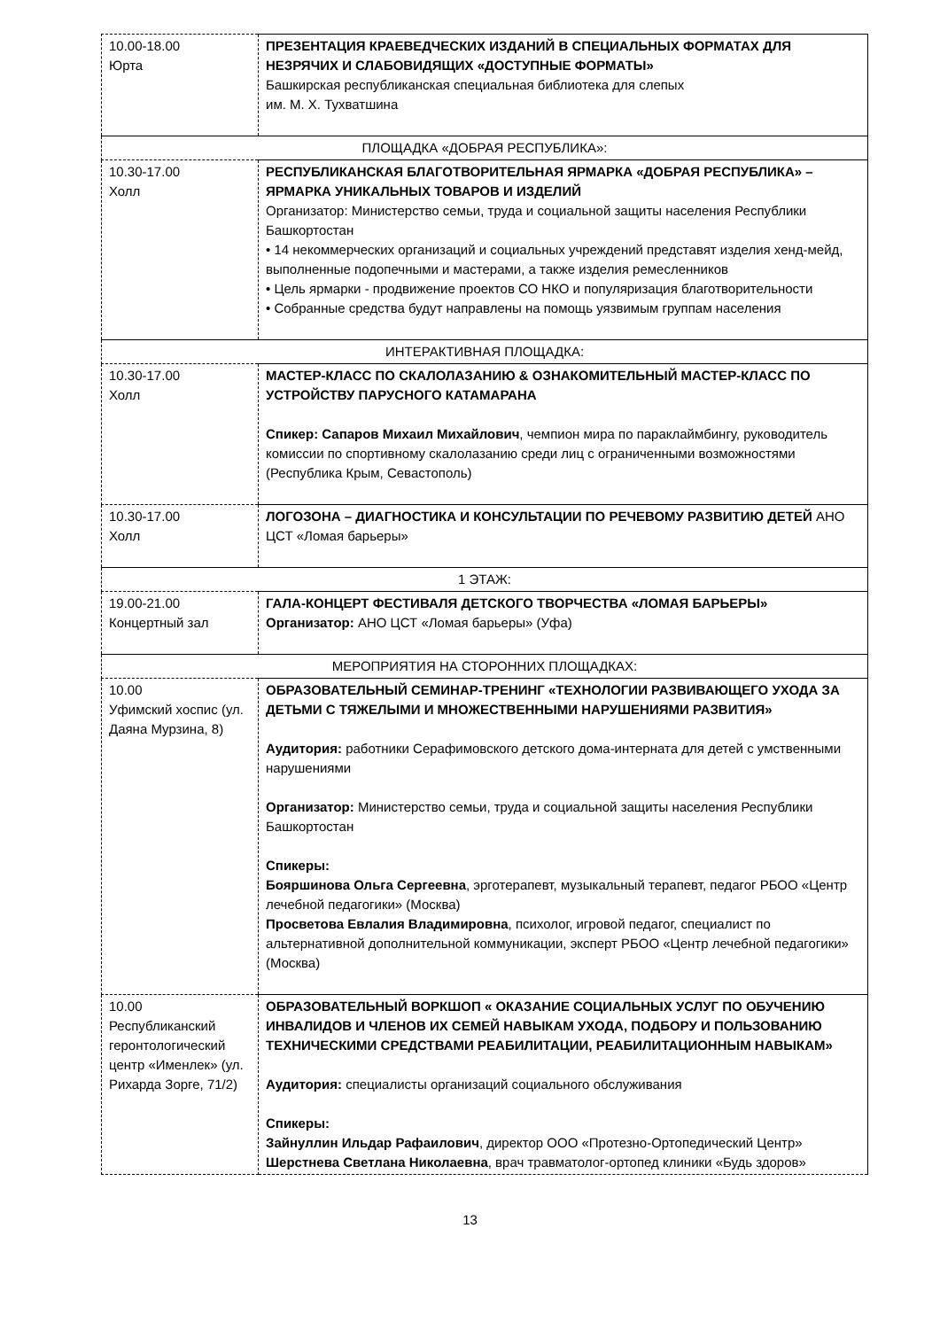| 10.00-18.00 Юрта | ПРЕЗЕНТАЦИЯ КРАЕВЕДЧЕСКИХ ИЗДАНИЙ В СПЕЦИАЛЬНЫХ ФОРМАТАХ ДЛЯ НЕЗРЯЧИХ И СЛАБОВИДЯЩИХ «ДОСТУПНЫЕ ФОРМАТЫ» Башкирская республиканская специальная библиотека для слепых им. М. Х. Тухватшина |
| ПЛОЩАДКА «ДОБРАЯ РЕСПУБЛИКА»: | |
| 10.30-17.00 Холл | РЕСПУБЛИКАНСКАЯ БЛАГОТВОРИТЕЛЬНАЯ ЯРМАРКА «ДОБРАЯ РЕСПУБЛИКА» – ЯРМАРКА УНИКАЛЬНЫХ ТОВАРОВ И ИЗДЕЛИЙ Организатор: Министерство семьи, труда и социальной защиты населения Республики Башкортостан • 14 некоммерческих организаций и социальных учреждений представят изделия хенд-мейд, выполненные подопечными и мастерами, а также изделия ремесленников • Цель ярмарки - продвижение проектов СО НКО и популяризация благотворительности • Собранные средства будут направлены на помощь уязвимым группам населения |
| ИНТЕРАКТИВНАЯ ПЛОЩАДКА: | |
| 10.30-17.00 Холл | МАСТЕР-КЛАСС ПО СКАЛОЛАЗАНИЮ & ОЗНАКОМИТЕЛЬНЫЙ МАСТЕР-КЛАСС ПО УСТРОЙСТВУ ПАРУСНОГО КАТАМАРАНА Спикер: Сапаров Михаил Михайлович , чемпион мира по параклаймбингу, руководитель комиссии по спортивному скалолазанию среди лиц с ограниченными возможностями (Республика Крым, Севастополь) |
| 10.30-17.00 Холл | ЛОГОЗОНА – ДИАГНОСТИКА И КОНСУЛЬТАЦИИ ПО РЕЧЕВОМУ РАЗВИТИЮ ДЕТЕЙ АНО ЦСТ «Ломая барьеры» |
| 1 ЭТАЖ: | |
| 19.00-21.00 Концертный зал | ГАЛА-КОНЦЕРТ ФЕСТИВАЛЯ ДЕТСКОГО ТВОРЧЕСТВА «ЛОМАЯ БАРЬЕРЫ» Организатор: АНО ЦСТ «Ломая барьеры» (Уфа) |
| МЕРОПРИЯТИЯ НА СТОРОННИХ ПЛОЩАДКАХ: | |
| 10.00 Уфимский хоспис (ул. Даяна Мурзина, 8) | ОБРАЗОВАТЕЛЬНЫЙ СЕМИНАР-ТРЕНИНГ «ТЕХНОЛОГИИ РАЗВИВАЮЩЕГО УХОДА ЗА ДЕТЬМИ С ТЯЖЕЛЫМИ И МНОЖЕСТВЕННЫМИ НАРУШЕНИЯМИ РАЗВИТИЯ» Аудитория: работники Серафимовского детского дома-интерната для детей с умственными нарушениями Организатор: Министерство семьи, труда и социальной защиты населения Республики Башкортостан Спикеры: Бояршинова Ольга Сергеевна , эрготерапевт, музыкальный терапевт, педагог РБОО «Центр лечебной педагогики» (Москва) Просветова Евлалия Владимировна , психолог, игровой педагог, специалист по альтернативной дополнительной коммуникации, эксперт РБОО «Центр лечебной педагогики» (Москва) |
| 10.00 Республиканский геронтологический центр «Именлек» (ул. Рихарда Зорге, 71/2) | ОБРАЗОВАТЕЛЬНЫЙ ВОРКШОП « ОКАЗАНИЕ СОЦИАЛЬНЫХ УСЛУГ ПО ОБУЧЕНИЮ ИНВАЛИДОВ И ЧЛЕНОВ ИХ СЕМЕЙ НАВЫКАМ УХОДА, ПОДБОРУ И ПОЛЬЗОВАНИЮ ТЕХНИЧЕСКИМИ СРЕДСТВАМИ РЕАБИЛИТАЦИИ, РЕАБИЛИТАЦИОННЫМ НАВЫКАМ» Аудитория: специалисты организаций социального обслуживания Спикеры: Зайнуллин Ильдар Рафаилович , директор ООО «Протезно-Ортопедический Центр» Шерстнева Светлана Николаевна , врач травматолог-ортопед клиники «Будь здоров» |
13